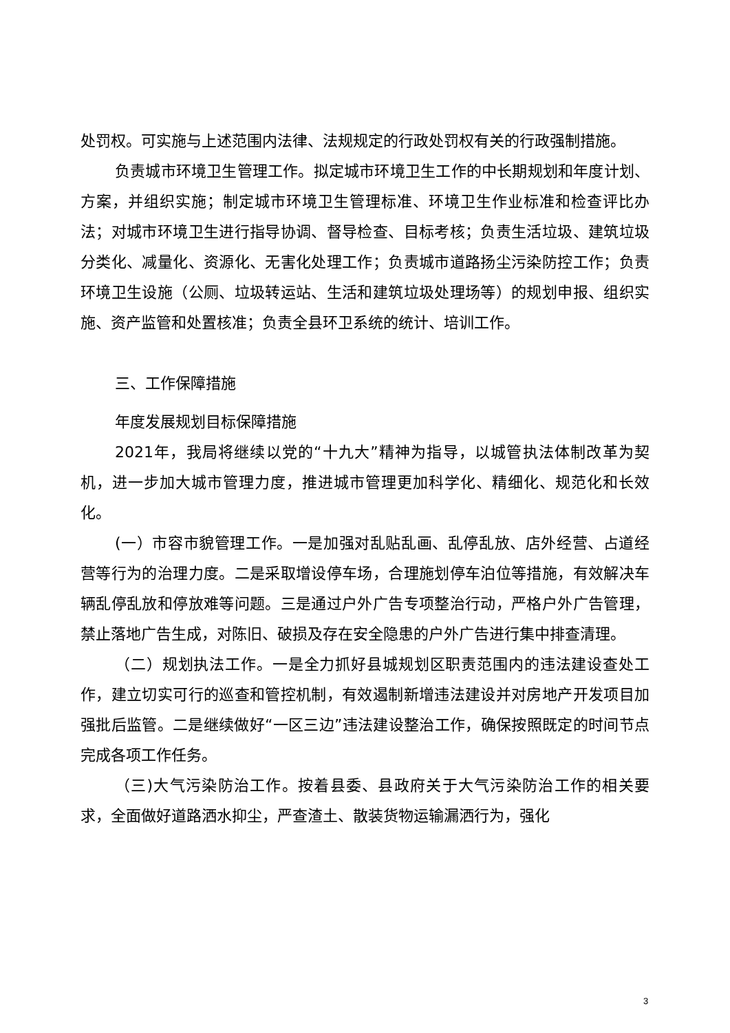处罚权。可实施与上述范围内法律、法规规定的行政处罚权有关的行政强制措施。
负责城市环境卫生管理工作。拟定城市环境卫生工作的中长期规划和年度计划、方案，并组织实施；制定城市环境卫生管理标准、环境卫生作业标准和检查评比办法；对城市环境卫生进行指导协调、督导检查、目标考核；负责生活垃圾、建筑垃圾分类化、减量化、资源化、无害化处理工作；负责城市道路扬尘污染防控工作；负责环境卫生设施（公厕、垃圾转运站、生活和建筑垃圾处理场等）的规划申报、组织实施、资产监管和处置核准；负责全县环卫系统的统计、培训工作。
三、工作保障措施
年度发展规划目标保障措施
2021年，我局将继续以党的“十九大”精神为指导，以城管执法体制改革为契机，进一步加大城市管理力度，推进城市管理更加科学化、精细化、规范化和长效化。
(一）市容市貌管理工作。一是加强对乱贴乱画、乱停乱放、店外经营、占道经营等行为的治理力度。二是采取增设停车场，合理施划停车泊位等措施，有效解决车辆乱停乱放和停放难等问题。三是通过户外广告专项整治行动，严格户外广告管理，禁止落地广告生成，对陈旧、破损及存在安全隐患的户外广告进行集中排查清理。
（二）规划执法工作。一是全力抓好县城规划区职责范围内的违法建设查处工作，建立切实可行的巡查和管控机制，有效遏制新增违法建设并对房地产开发项目加强批后监管。二是继续做好“一区三边”违法建设整治工作，确保按照既定的时间节点完成各项工作任务。
（三)大气污染防治工作。按着县委、县政府关于大气污染防治工作的相关要求，全面做好道路洒水抑尘，严查渣土、散装货物运输漏洒行为，强化
3